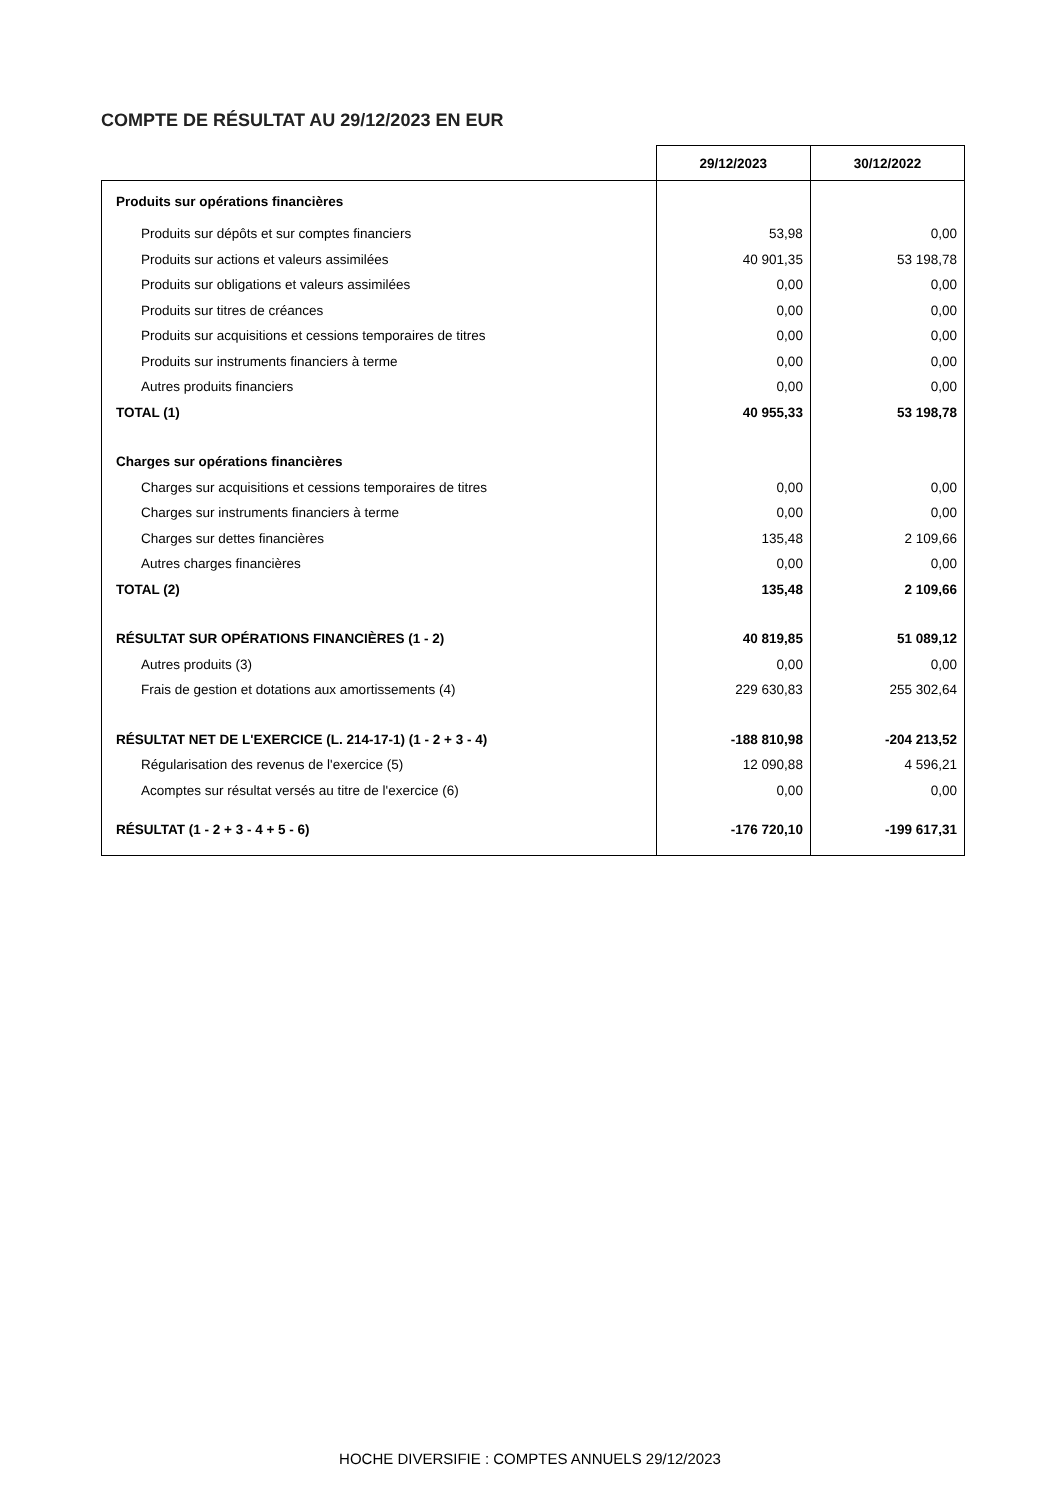COMPTE DE RÉSULTAT AU 29/12/2023 EN EUR
| | 29/12/2023 | 30/12/2022 |
| --- | --- | --- |
| Produits sur opérations financières | | |
| Produits sur dépôts et sur comptes financiers | 53,98 | 0,00 |
| Produits sur actions et valeurs assimilées | 40 901,35 | 53 198,78 |
| Produits sur obligations et valeurs assimilées | 0,00 | 0,00 |
| Produits sur titres de créances | 0,00 | 0,00 |
| Produits sur acquisitions et cessions temporaires de titres | 0,00 | 0,00 |
| Produits sur instruments financiers à terme | 0,00 | 0,00 |
| Autres produits financiers | 0,00 | 0,00 |
| TOTAL (1) | 40 955,33 | 53 198,78 |
| Charges sur opérations financières | | |
| Charges sur acquisitions et cessions temporaires de titres | 0,00 | 0,00 |
| Charges sur instruments financiers à terme | 0,00 | 0,00 |
| Charges sur dettes financières | 135,48 | 2 109,66 |
| Autres charges financières | 0,00 | 0,00 |
| TOTAL (2) | 135,48 | 2 109,66 |
| RÉSULTAT SUR OPÉRATIONS FINANCIÈRES (1 - 2) | 40 819,85 | 51 089,12 |
| Autres produits (3) | 0,00 | 0,00 |
| Frais de gestion et dotations aux amortissements (4) | 229 630,83 | 255 302,64 |
| RÉSULTAT NET DE L'EXERCICE (L. 214-17-1) (1 - 2 + 3 - 4) | -188 810,98 | -204 213,52 |
| Régularisation des revenus de l'exercice (5) | 12 090,88 | 4 596,21 |
| Acomptes sur résultat versés au titre de l'exercice (6) | 0,00 | 0,00 |
| RÉSULTAT (1 - 2 + 3 - 4 + 5 - 6) | -176 720,10 | -199 617,31 |
HOCHE DIVERSIFIE : COMPTES ANNUELS 29/12/2023